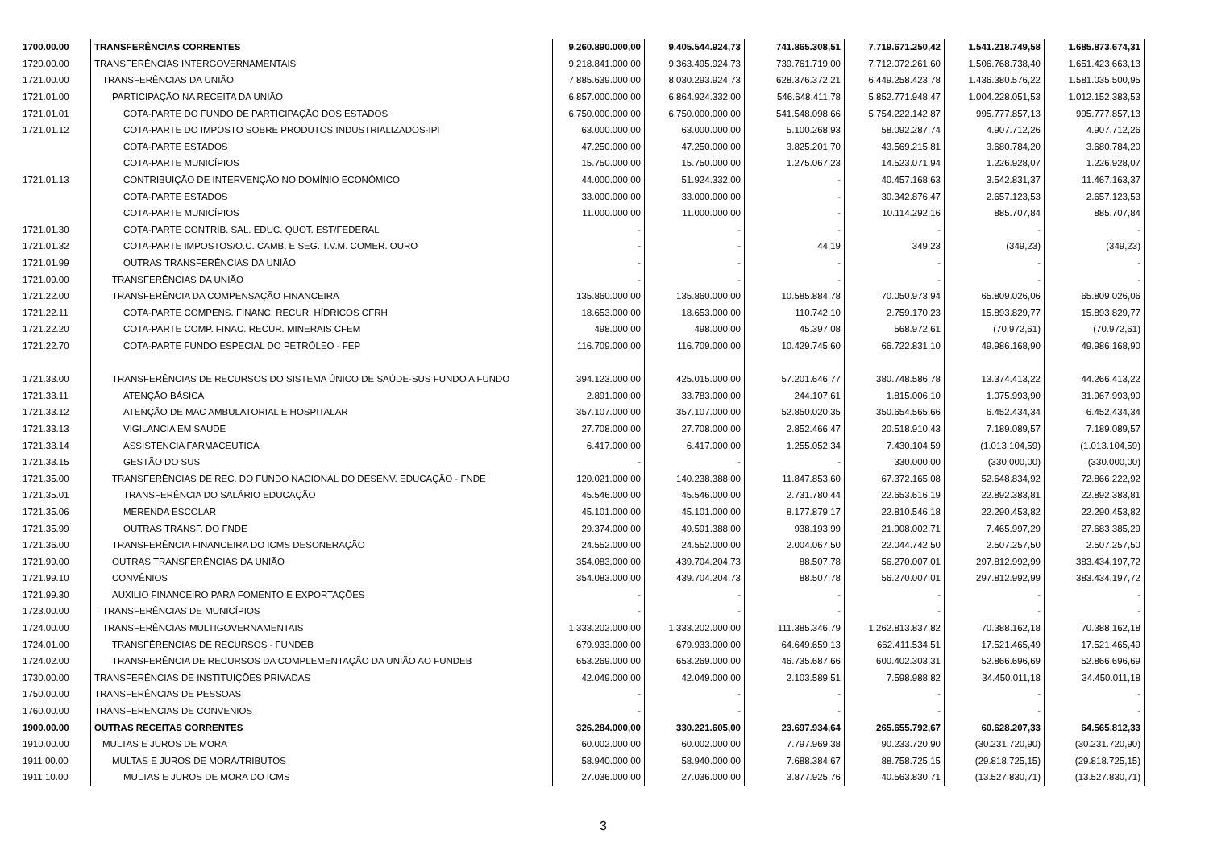| 1700.00.00 | TRANSFERÊNCIAS CORRENTES | 9.260.890.000,00 | 9.405.544.924,73 | 741.865.308,51 | 7.719.671.250,42 | 1.541.218.749,58 | 1.685.873.674,31 |
| 1720.00.00 | TRANSFERÊNCIAS INTERGOVERNAMENTAIS | 9.218.841.000,00 | 9.363.495.924,73 | 739.761.719,00 | 7.712.072.261,60 | 1.506.768.738,40 | 1.651.423.663,13 |
| 1721.00.00 | TRANSFERÊNCIAS DA UNIÃO | 7.885.639.000,00 | 8.030.293.924,73 | 628.376.372,21 | 6.449.258.423,78 | 1.436.380.576,22 | 1.581.035.500,95 |
| 1721.01.00 | PARTICIPAÇÃO NA RECEITA DA UNIÃO | 6.857.000.000,00 | 6.864.924.332,00 | 546.648.411,78 | 5.852.771.948,47 | 1.004.228.051,53 | 1.012.152.383,53 |
| 1721.01.01 | COTA-PARTE DO FUNDO DE PARTICIPAÇÃO DOS ESTADOS | 6.750.000.000,00 | 6.750.000.000,00 | 541.548.098,66 | 5.754.222.142,87 | 995.777.857,13 | 995.777.857,13 |
| 1721.01.12 | COTA-PARTE DO IMPOSTO SOBRE PRODUTOS INDUSTRIALIZADOS-IPI | 63.000.000,00 | 63.000.000,00 | 5.100.268,93 | 58.092.287,74 | 4.907.712,26 | 4.907.712,26 |
| | COTA-PARTE ESTADOS | 47.250.000,00 | 47.250.000,00 | 3.825.201,70 | 43.569.215,81 | 3.680.784,20 | 3.680.784,20 |
| | COTA-PARTE MUNICÍPIOS | 15.750.000,00 | 15.750.000,00 | 1.275.067,23 | 14.523.071,94 | 1.226.928,07 | 1.226.928,07 |
| 1721.01.13 | CONTRIBUIÇÃO DE INTERVENÇÃO NO DOMÍNIO ECONÔMICO | 44.000.000,00 | 51.924.332,00 | - | 40.457.168,63 | 3.542.831,37 | 11.467.163,37 |
| | COTA-PARTE ESTADOS | 33.000.000,00 | 33.000.000,00 | - | 30.342.876,47 | 2.657.123,53 | 2.657.123,53 |
| | COTA-PARTE MUNICÍPIOS | 11.000.000,00 | 11.000.000,00 | - | 10.114.292,16 | 885.707,84 | 885.707,84 |
| 1721.01.30 | COTA-PARTE CONTRIB. SAL. EDUC. QUOT. EST/FEDERAL | - | - | - | - | - | - |
| 1721.01.32 | COTA-PARTE IMPOSTOS/O.C. CAMB. E SEG. T.V.M. COMER. OURO | - | - | 44,19 | 349,23 | (349,23) | (349,23) |
| 1721.01.99 | OUTRAS TRANSFERÊNCIAS DA UNIÃO | - | - | - | - | - | - |
| 1721.09.00 | TRANSFERÊNCIAS DA UNIÃO | - | - | - | - | - | - |
| 1721.22.00 | TRANSFERÊNCIA DA COMPENSAÇÃO FINANCEIRA | 135.860.000,00 | 135.860.000,00 | 10.585.884,78 | 70.050.973,94 | 65.809.026,06 | 65.809.026,06 |
| 1721.22.11 | COTA-PARTE COMPENS. FINANC. RECUR. HÍDRICOS CFRH | 18.653.000,00 | 18.653.000,00 | 110.742,10 | 2.759.170,23 | 15.893.829,77 | 15.893.829,77 |
| 1721.22.20 | COTA-PARTE COMP. FINAC. RECUR. MINERAIS CFEM | 498.000,00 | 498.000,00 | 45.397,08 | 568.972,61 | (70.972,61) | (70.972,61) |
| 1721.22.70 | COTA-PARTE FUNDO ESPECIAL DO PETRÓLEO - FEP | 116.709.000,00 | 116.709.000,00 | 10.429.745,60 | 66.722.831,10 | 49.986.168,90 | 49.986.168,90 |
| 1721.33.00 | TRANSFERÊNCIAS DE RECURSOS DO SISTEMA ÚNICO DE SAÚDE-SUS FUNDO A FUNDO | 394.123.000,00 | 425.015.000,00 | 57.201.646,77 | 380.748.586,78 | 13.374.413,22 | 44.266.413,22 |
| 1721.33.11 | ATENÇÃO BÁSICA | 2.891.000,00 | 33.783.000,00 | 244.107,61 | 1.815.006,10 | 1.075.993,90 | 31.967.993,90 |
| 1721.33.12 | ATENÇÃO DE MAC AMBULATORIAL E HOSPITALAR | 357.107.000,00 | 357.107.000,00 | 52.850.020,35 | 350.654.565,66 | 6.452.434,34 | 6.452.434,34 |
| 1721.33.13 | VIGILANCIA EM SAUDE | 27.708.000,00 | 27.708.000,00 | 2.852.466,47 | 20.518.910,43 | 7.189.089,57 | 7.189.089,57 |
| 1721.33.14 | ASSISTENCIA FARMACEUTICA | 6.417.000,00 | 6.417.000,00 | 1.255.052,34 | 7.430.104,59 | (1.013.104,59) | (1.013.104,59) |
| 1721.33.15 | GESTÃO DO SUS | - | - | - | 330.000,00 | (330.000,00) | (330.000,00) |
| 1721.35.00 | TRANSFERÊNCIAS DE REC. DO FUNDO NACIONAL DO DESENV. EDUCAÇÃO - FNDE | 120.021.000,00 | 140.238.388,00 | 11.847.853,60 | 67.372.165,08 | 52.648.834,92 | 72.866.222,92 |
| 1721.35.01 | TRANSFERÊNCIA DO SALÁRIO EDUCAÇÃO | 45.546.000,00 | 45.546.000,00 | 2.731.780,44 | 22.653.616,19 | 22.892.383,81 | 22.892.383,81 |
| 1721.35.06 | MERENDA ESCOLAR | 45.101.000,00 | 45.101.000,00 | 8.177.879,17 | 22.810.546,18 | 22.290.453,82 | 22.290.453,82 |
| 1721.35.99 | OUTRAS TRANSF. DO FNDE | 29.374.000,00 | 49.591.388,00 | 938.193,99 | 21.908.002,71 | 7.465.997,29 | 27.683.385,29 |
| 1721.36.00 | TRANSFERÊNCIA FINANCEIRA DO ICMS DESONERAÇÃO | 24.552.000,00 | 24.552.000,00 | 2.004.067,50 | 22.044.742,50 | 2.507.257,50 | 2.507.257,50 |
| 1721.99.00 | OUTRAS TRANSFERÊNCIAS DA UNIÃO | 354.083.000,00 | 439.704.204,73 | 88.507,78 | 56.270.007,01 | 297.812.992,99 | 383.434.197,72 |
| 1721.99.10 | CONVÊNIOS | 354.083.000,00 | 439.704.204,73 | 88.507,78 | 56.270.007,01 | 297.812.992,99 | 383.434.197,72 |
| 1721.99.30 | AUXILIO FINANCEIRO PARA FOMENTO E EXPORTAÇÕES | - | - | - | - | - | - |
| 1723.00.00 | TRANSFERÊNCIAS DE MUNICÍPIOS | - | - | - | - | - | - |
| 1724.00.00 | TRANSFERÊNCIAS MULTIGOVERNAMENTAIS | 1.333.202.000,00 | 1.333.202.000,00 | 111.385.346,79 | 1.262.813.837,82 | 70.388.162,18 | 70.388.162,18 |
| 1724.01.00 | TRANSFÊRENCIAS DE RECURSOS - FUNDEB | 679.933.000,00 | 679.933.000,00 | 64.649.659,13 | 662.411.534,51 | 17.521.465,49 | 17.521.465,49 |
| 1724.02.00 | TRANSFERÊNCIA DE RECURSOS DA COMPLEMENTAÇÃO DA UNIÃO AO FUNDEB | 653.269.000,00 | 653.269.000,00 | 46.735.687,66 | 600.402.303,31 | 52.866.696,69 | 52.866.696,69 |
| 1730.00.00 | TRANSFERÊNCIAS DE INSTITUIÇÕES PRIVADAS | 42.049.000,00 | 42.049.000,00 | 2.103.589,51 | 7.598.988,82 | 34.450.011,18 | 34.450.011,18 |
| 1750.00.00 | TRANSFERÊNCIAS DE PESSOAS | - | - | - | - | - | - |
| 1760.00.00 | TRANSFERENCIAS DE CONVENIOS | - | - | - | - | - | - |
| 1900.00.00 | OUTRAS RECEITAS CORRENTES | 326.284.000,00 | 330.221.605,00 | 23.697.934,64 | 265.655.792,67 | 60.628.207,33 | 64.565.812,33 |
| 1910.00.00 | MULTAS E JUROS DE MORA | 60.002.000,00 | 60.002.000,00 | 7.797.969,38 | 90.233.720,90 | (30.231.720,90) | (30.231.720,90) |
| 1911.00.00 | MULTAS E JUROS DE MORA/TRIBUTOS | 58.940.000,00 | 58.940.000,00 | 7.688.384,67 | 88.758.725,15 | (29.818.725,15) | (29.818.725,15) |
| 1911.10.00 | MULTAS E JUROS DE MORA DO ICMS | 27.036.000,00 | 27.036.000,00 | 3.877.925,76 | 40.563.830,71 | (13.527.830,71) | (13.527.830,71) |
3